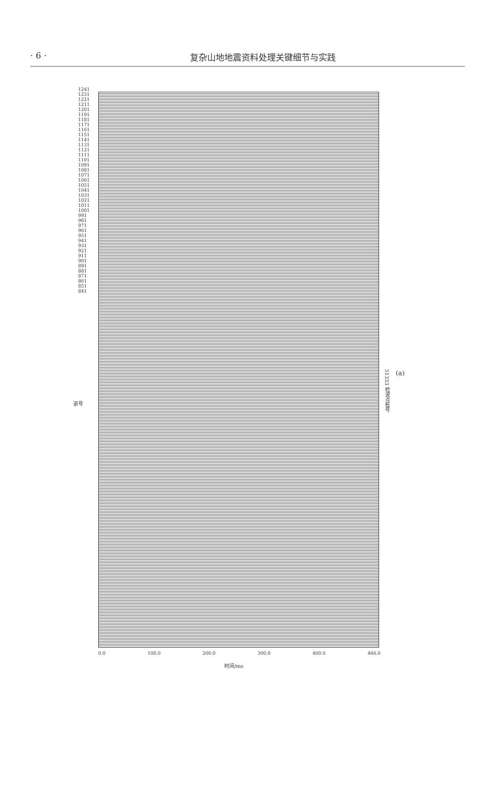· 6 · 复杂山地地震资料处理关键细节与实践
道号
1241 1231 1221 1211 1201 1191 1181 1171 1161 1151 1141 1131 1121 1111 1101 1091 1081 1071 1061 1051 1041 1031 1021 1011 1001 991 981 971 961 951 941 931 921 911 901 891 881 871 861 851 841
51333 检波点桩号
(a)
0.0 100.0 200.0 300.0 400.0 466.0
时间/ms